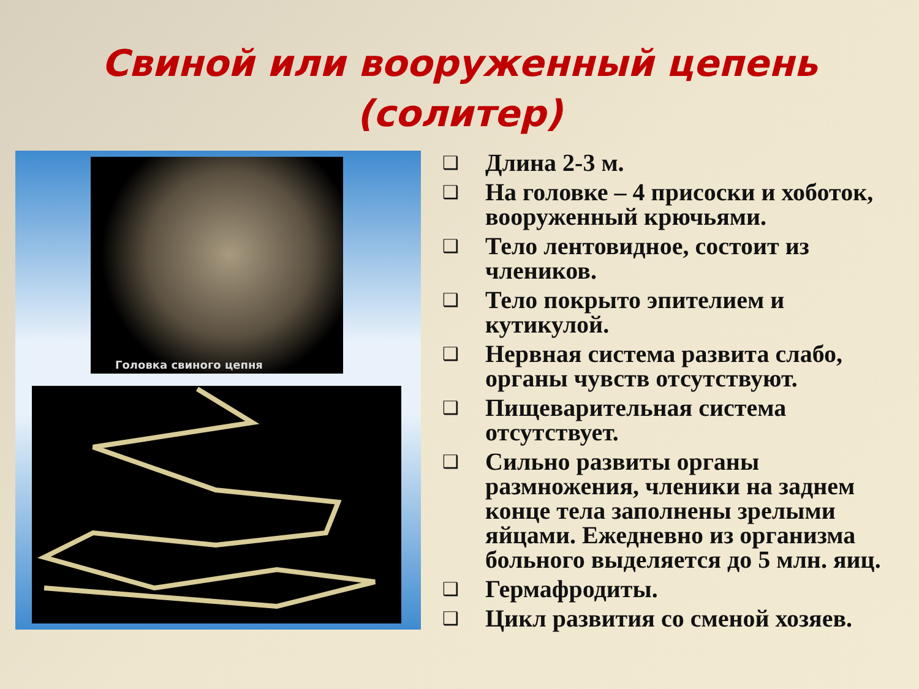Свиной или вооруженный цепень
(солитер)
Головка свиного цепня
❑ Длина 2-3 м.
❑ На головке – 4 присоски и хоботок, вооруженный крючьями.
❑ Тело лентовидное, состоит из члеников.
❑ Тело покрыто эпителием и кутикулой.
❑ Нервная система развита слабо, органы чувств отсутствуют.
❑ Пищеварительная система отсутствует.
❑ Сильно развиты органы размножения, членики на заднем конце тела заполнены зрелыми яйцами. Ежедневно из организма больного выделяется до 5 млн. яиц.
❑ Гермафродиты.
❑ Цикл развития со сменой хозяев.